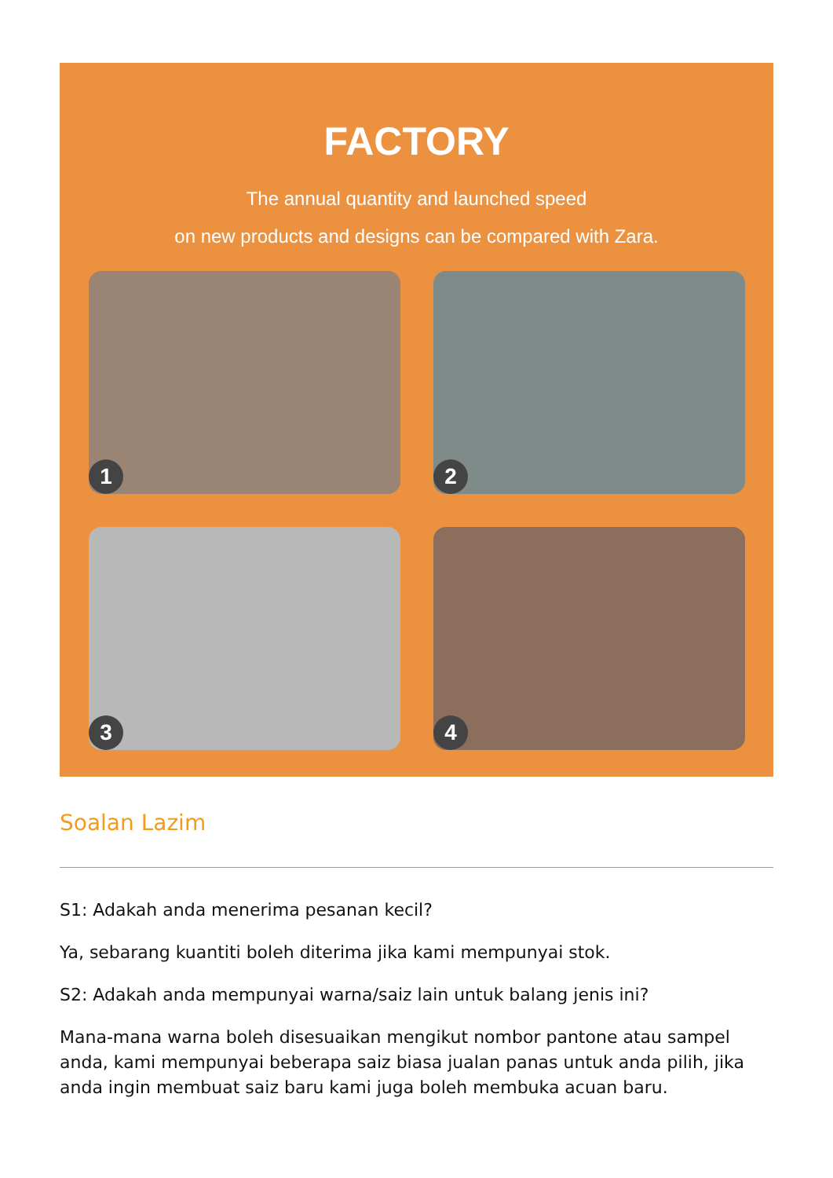FACTORY
The annual quantity and launched speed
on new products and designs can be compared with Zara.
1
2
3
4
Soalan Lazim
S1: Adakah anda menerima pesanan kecil?
Ya, sebarang kuantiti boleh diterima jika kami mempunyai stok.
S2: Adakah anda mempunyai warna/saiz lain untuk balang jenis ini?
Mana-mana warna boleh disesuaikan mengikut nombor pantone atau sampel anda, kami mempunyai beberapa saiz biasa jualan panas untuk anda pilih, jika anda ingin membuat saiz baru kami juga boleh membuka acuan baru.